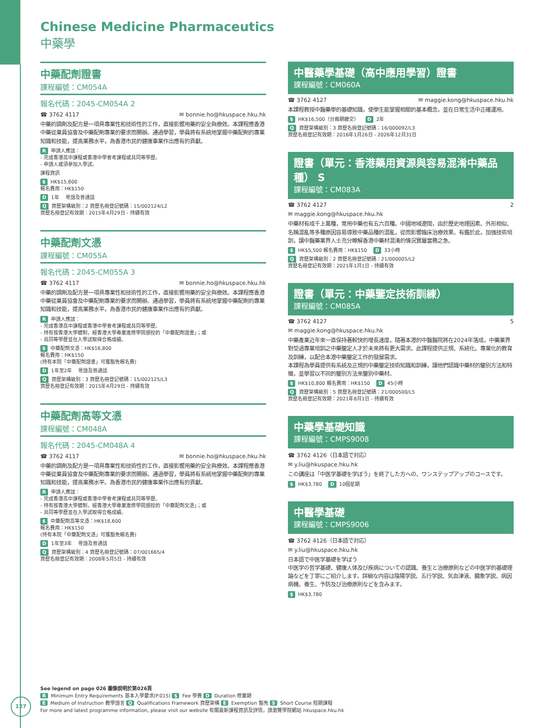Chinese Medicine Pharmaceutics
中藥學
中藥配劑證書
課程編號：CM054A
報名代碼：2045-CM054A 2
☎ 3762 4117 ✉ bonnie.ho@hkuspace.hku.hk
中藥的調劑及配方是一項具專業性和技術性的工作，直接影響用藥的安全與療效。本課程應香港中藥從業員協會及中藥配劑專業的要求而開辦。通過學習，學員將有系統地掌握中藥配劑的專業知識和技能，提高業務水平，為香港市民的健康事業作出應有的貢獻。
R申請人應該：
- 完成香港高中課程或香港中學會考課程或具同等學歷。
- 申請人或須參加入學試。
課程資訊
$ HK$15,800
報名費用：HK$150
D 1年 　粵語及普通話
Q資歷架構級別：2 資歷名冊登記號碼：15/002124/L2
資歷名冊登記有效期：2015年4月29日 - 持續有效
中藥配劑文憑
課程編號：CM055A
報名代碼：2045-CM055A 3
☎ 3762 4117 ✉ bonnie.ho@hkuspace.hku.hk
中藥的調劑及配方是一項具專業性和技術性的工作，直接影響用藥的安全與療效。本課程應香港中藥從業員協會及中藥配劑專業的要求而開辦。通過學習，學員將有系統地掌握中藥配劑的專業知識和技能，提高業務水平，為香港市民的健康事業作出應有的貢獻。
R申請人應該：
- 完成香港高中課程或香港中學會考課程或具同等學歷。
- 持有按香港大學體制，經香港大學專業進修學院頒授的「中藥配劑證書」；或
- 具同等學歷並在入學試取得合格成績。
$ 中藥配劑文憑：HK$16,800
報名費用：HK$150
(持有本院「中藥配劑證書」可獲豁免報名費)
D 1年至2年 　粵語及普通話
Q資歷架構級別：3 資歷名冊登記號碼：15/002125/L3
資歷名冊登記有效期：2015年4月29日 - 持續有效
中藥配劑高等文憑
課程編號：CM048A
報名代碼：2045-CM048A 4
☎ 3762 4117 ✉ bonnie.ho@hkuspace.hku.hk
中藥的調劑及配方是一項具專業性和技術性的工作，直接影響用藥的安全與療效。本課程應香港中藥從業員協會及中藥配劑專業的要求而開辦。通過學習，學員將有系統地掌握中藥配劑的專業知識和技能，提高業務水平。為香港市民的健康事業作出應有的貢獻。
R申請人應該：
- 完成香港高中課程或香港中學會考課程或具同等學歷。
- 持有按香港大學體制，經香港大學專業進修學院頒授的「中藥配劑文憑」；或
- 具同等學歷並在入學試取得合格成績。
$ 中藥配劑高等文憑：HK$18,600
報名費用：HK$150
(持有本院「中藥配劑文憑」可獲豁免報名費)
D 1年至3年 　粵語及普通話
Q資歷架構級別：4 資歷名冊登記號碼：07/001665/4
資歷名冊登記有效期：2008年5月5日 - 持續有效
中醫藥學基礎（高中應用學習）證書
課程編號：CM060A
☎ 3762 4127 ✉ maggie.kong@hkuspace.hku.hk
本課程教授中醫藥學的基礎知識，使學生能掌握相關的基本概念，並在日常生活中正確運用。
$ HK$16,500（分兩期繳交） 　D 2年
Q資歷架構級別：3 資歷名冊登記號碼：16/000092/L3
資歷名冊登記有效期：2016年1月26日 - 2026年12月31日
證書（單元：香港藥用資源與容易混淆中藥品種） S
課程編號：CM083A
☎ 3762 4127 2
✉ maggie.kong@hkuspace.hku.hk
中藥材有成千上萬種，常用中藥也有五六百種。中國地域遼闊，由於歷史地理因素、外形相似、名稱混亂等多種原因容易導致中藥品種的混亂，從而影響臨床治療效果。有鑑於此，加強技術培訓，讓中醫藥業界人士充分瞭解香港中藥材混淆的情況實屬當務之急。
$ HK$5,500 報名費用：HK$150 　D 33小時
Q資歷架構級別：2 資歷名冊登記號碼：21/000005/L2
資歷名冊登記有效期：2021年1月1日 - 持續有效
證書（單元：中藥鑒定技術訓練）
課程編號：CM085A
☎ 3762 4127 5
✉ maggie.kong@hkuspace.hku.hk
中藥產業近年來一直保持著較快的增長速度，隨著本港的中醫醫院將在2024年落成，中藥業界對受過專業培訓之中藥鑒定人才於未來將有更大需求。此課程提供正規、系統化、專業化的教育及訓練，以配合本港中藥鑒定工作的發展需求。
本課程為學員提供有系統及正規的中藥鑒定技術知識和訓練，讓他們認識中藥材的鑒別方法和特徵，並學習以不同的鑒別方法來鑒別中藥材。
$ HK$10,800 報名費用：HK$150 　D 45小時
Q資歷架構級別：5 資歷名冊登記號碼：21/000500/L5
資歷名冊登記有效期：2021年8月1日 - 持續有效
中藥學基礎知識
課程編號：CMPS9008
☎ 3762 4126（日本語で対応）
✉ y.liu@hkuspace.hku.hk
この講座は「中医学基礎を学ぼう」を終了した方への、ワンステップアップのコースです。
$ HK$3,780 　D 10個星期
中醫學基礎
課程編號：CMPS9006
☎ 3762 4126（日本語で対応）
✉ y.liu@hkuspace.hku.hk
日本語で中医学基礎を学ぼう
中医学の哲学基礎、健康人体及び疾病についての認識、養生と治療原則などの中医学的基礎理論などを丁寧にご紹介します。詳細な内容は陰陽学説、五行学説、気血津液、臓象学説、病因病機、養生、予防及び治療原則などを含みます。
$ HK$3,780
See legend on page 026 圖像說明於第026頁
R Minimum Entry Requirements 基本入學要求(P.015) $ Fee 學費 D Duration 修業期
E Medium of Instruction 教學語言 Q Qualifications Framework 資歷架構 E Exemption 豁免 S Short Course 短期課程
For more and latest programme information, please visit our website 有關最新課程資訊及詳情，請瀏覽學院網站 hkuspace.hku.hk
127